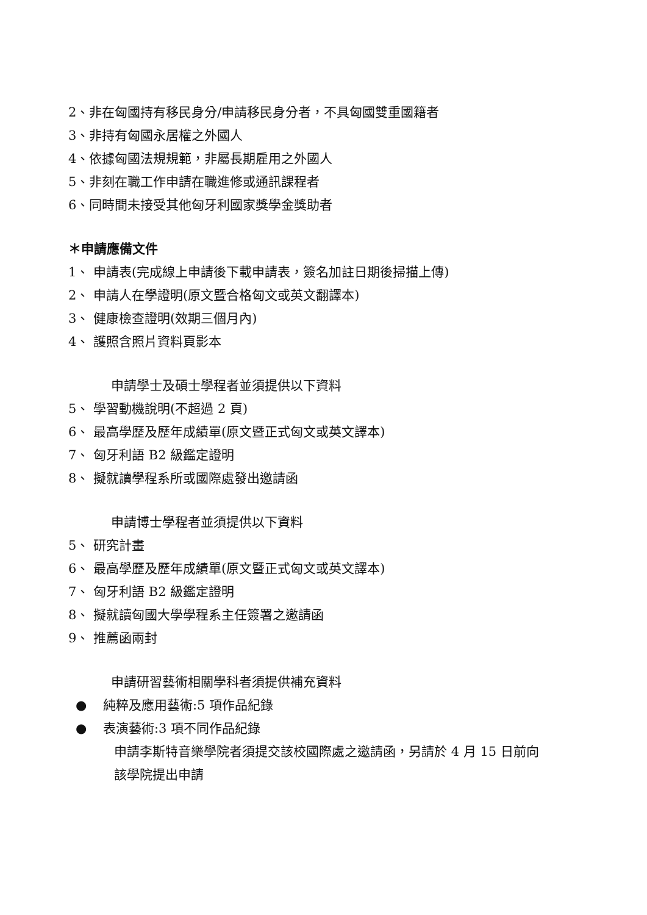2、非在匈國持有移民身分/申請移民身分者，不具匈國雙重國籍者
3、非持有匈國永居權之外國人
4、依據匈國法規規範，非屬長期雇用之外國人
5、非刻在職工作申請在職進修或通訊課程者
6、同時間未接受其他匈牙利國家獎學金獎助者
＊申請應備文件
1、 申請表(完成線上申請後下載申請表，簽名加註日期後掃描上傳)
2、 申請人在學證明(原文暨合格匈文或英文翻譯本)
3、 健康檢查證明(效期三個月內)
4、 護照含照片資料頁影本
申請學士及碩士學程者並須提供以下資料
5、 學習動機說明(不超過 2 頁)
6、 最高學歷及歷年成績單(原文暨正式匈文或英文譯本)
7、 匈牙利語 B2 級鑑定證明
8、 擬就讀學程系所或國際處發出邀請函
申請博士學程者並須提供以下資料
5、 研究計畫
6、 最高學歷及歷年成績單(原文暨正式匈文或英文譯本)
7、 匈牙利語 B2 級鑑定證明
8、 擬就讀匈國大學學程系主任簽署之邀請函
9、 推薦函兩封
申請研習藝術相關學科者須提供補充資料
● 純粹及應用藝術:5 項作品紀錄
● 表演藝術:3 項不同作品紀錄
申請李斯特音樂學院者須提交該校國際處之邀請函，另請於 4 月 15 日前向
該學院提出申請